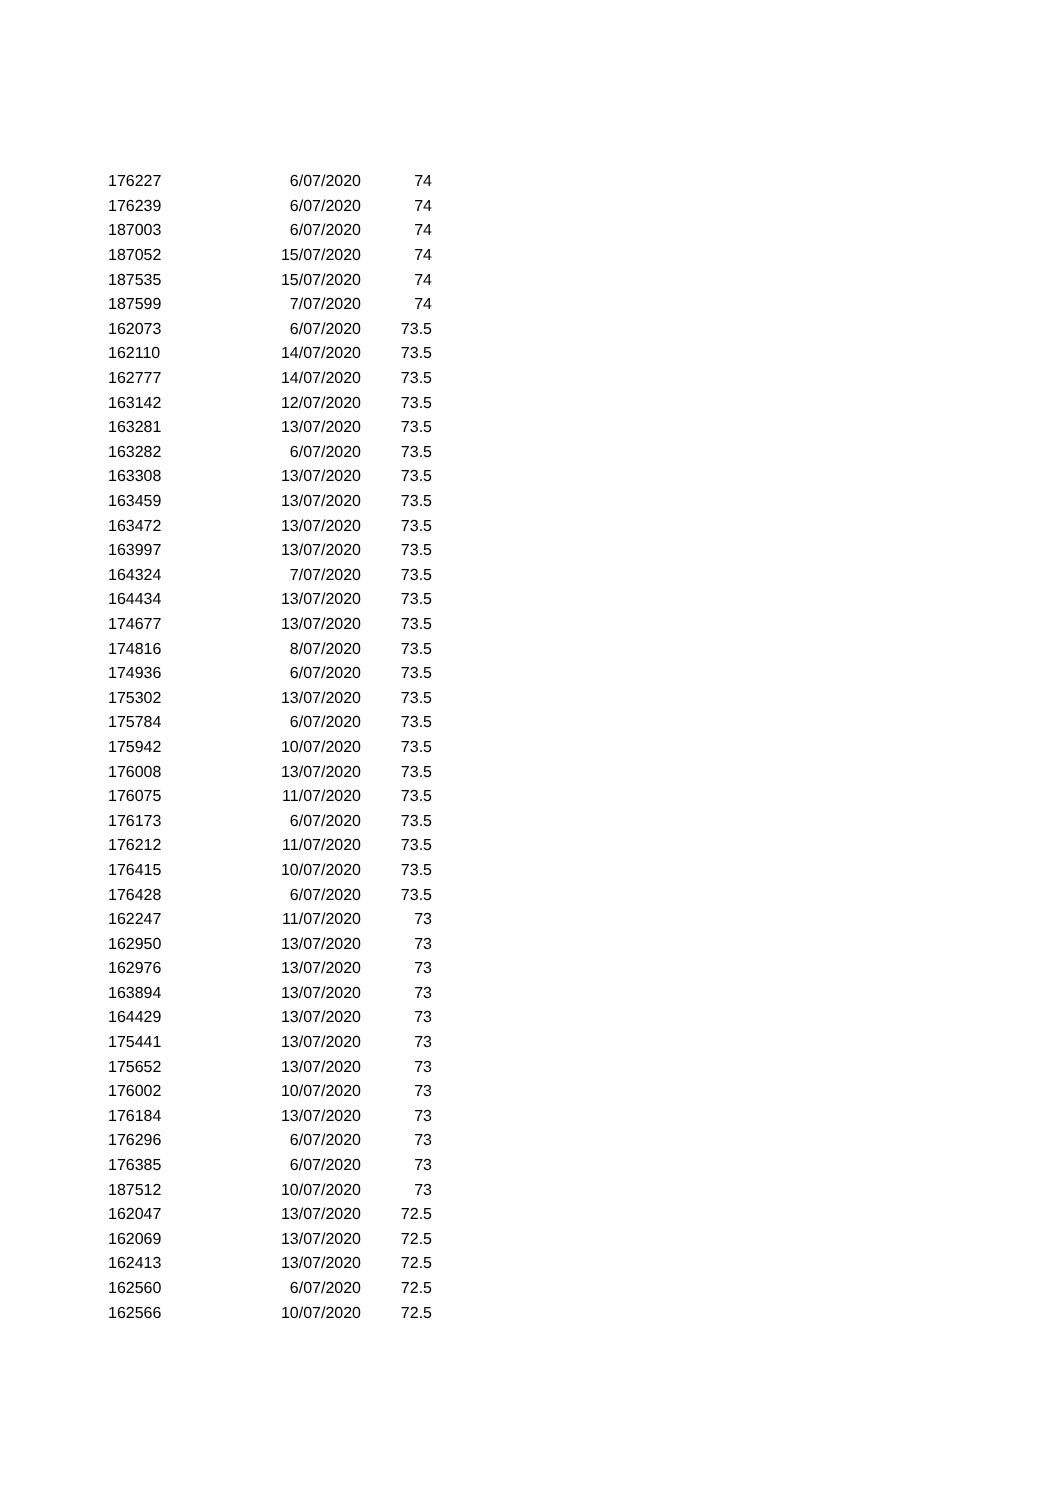| 176227 | 6/07/2020 | 74 |
| 176239 | 6/07/2020 | 74 |
| 187003 | 6/07/2020 | 74 |
| 187052 | 15/07/2020 | 74 |
| 187535 | 15/07/2020 | 74 |
| 187599 | 7/07/2020 | 74 |
| 162073 | 6/07/2020 | 73.5 |
| 162110 | 14/07/2020 | 73.5 |
| 162777 | 14/07/2020 | 73.5 |
| 163142 | 12/07/2020 | 73.5 |
| 163281 | 13/07/2020 | 73.5 |
| 163282 | 6/07/2020 | 73.5 |
| 163308 | 13/07/2020 | 73.5 |
| 163459 | 13/07/2020 | 73.5 |
| 163472 | 13/07/2020 | 73.5 |
| 163997 | 13/07/2020 | 73.5 |
| 164324 | 7/07/2020 | 73.5 |
| 164434 | 13/07/2020 | 73.5 |
| 174677 | 13/07/2020 | 73.5 |
| 174816 | 8/07/2020 | 73.5 |
| 174936 | 6/07/2020 | 73.5 |
| 175302 | 13/07/2020 | 73.5 |
| 175784 | 6/07/2020 | 73.5 |
| 175942 | 10/07/2020 | 73.5 |
| 176008 | 13/07/2020 | 73.5 |
| 176075 | 11/07/2020 | 73.5 |
| 176173 | 6/07/2020 | 73.5 |
| 176212 | 11/07/2020 | 73.5 |
| 176415 | 10/07/2020 | 73.5 |
| 176428 | 6/07/2020 | 73.5 |
| 162247 | 11/07/2020 | 73 |
| 162950 | 13/07/2020 | 73 |
| 162976 | 13/07/2020 | 73 |
| 163894 | 13/07/2020 | 73 |
| 164429 | 13/07/2020 | 73 |
| 175441 | 13/07/2020 | 73 |
| 175652 | 13/07/2020 | 73 |
| 176002 | 10/07/2020 | 73 |
| 176184 | 13/07/2020 | 73 |
| 176296 | 6/07/2020 | 73 |
| 176385 | 6/07/2020 | 73 |
| 187512 | 10/07/2020 | 73 |
| 162047 | 13/07/2020 | 72.5 |
| 162069 | 13/07/2020 | 72.5 |
| 162413 | 13/07/2020 | 72.5 |
| 162560 | 6/07/2020 | 72.5 |
| 162566 | 10/07/2020 | 72.5 |